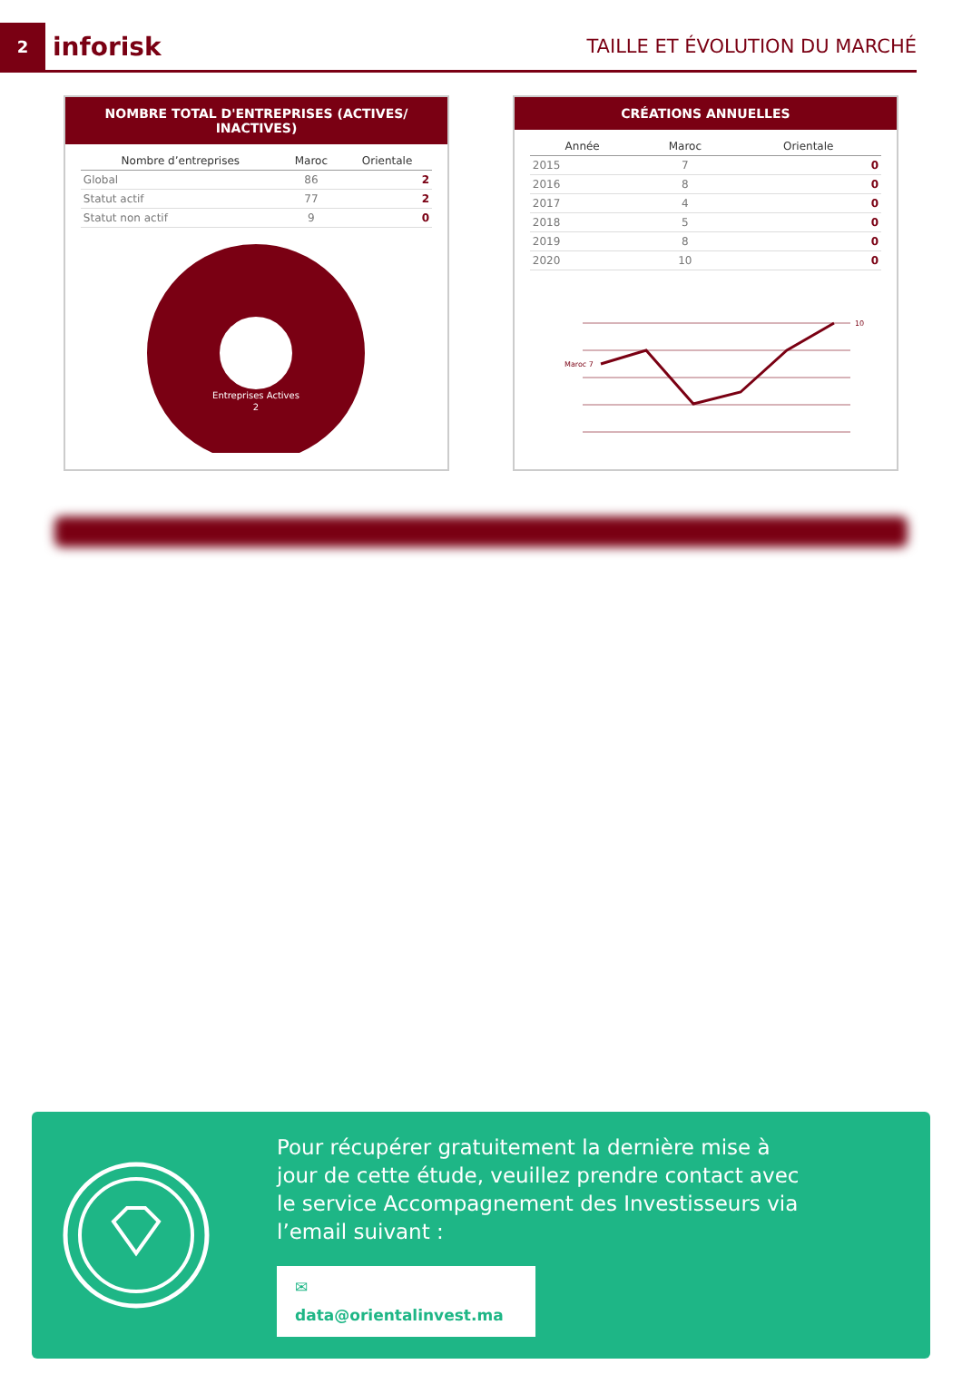2
inforisk
TAILLE ET ÉVOLUTION DU MARCHÉ
NOMBRE TOTAL D'ENTREPRISES (ACTIVES/ INACTIVES)
| Nombre d’entreprises | Maroc | Orientale |
| --- | --- | --- |
| Global | 86 | 2 |
| Statut actif | 77 | 2 |
| Statut non actif | 9 | 0 |
Entreprises Actives
2
CRÉATIONS ANNUELLES
| Année | Maroc | Orientale |
| --- | --- | --- |
| 2015 | 7 | 0 |
| 2016 | 8 | 0 |
| 2017 | 4 | 0 |
| 2018 | 5 | 0 |
| 2019 | 8 | 0 |
| 2020 | 10 | 0 |
Maroc 7
10
Pour récupérer gratuitement la dernière mise à jour de cette étude, veuillez prendre contact avec le service Accompagnement des Investisseurs via l’email suivant :
✉ data@orientalinvest.ma